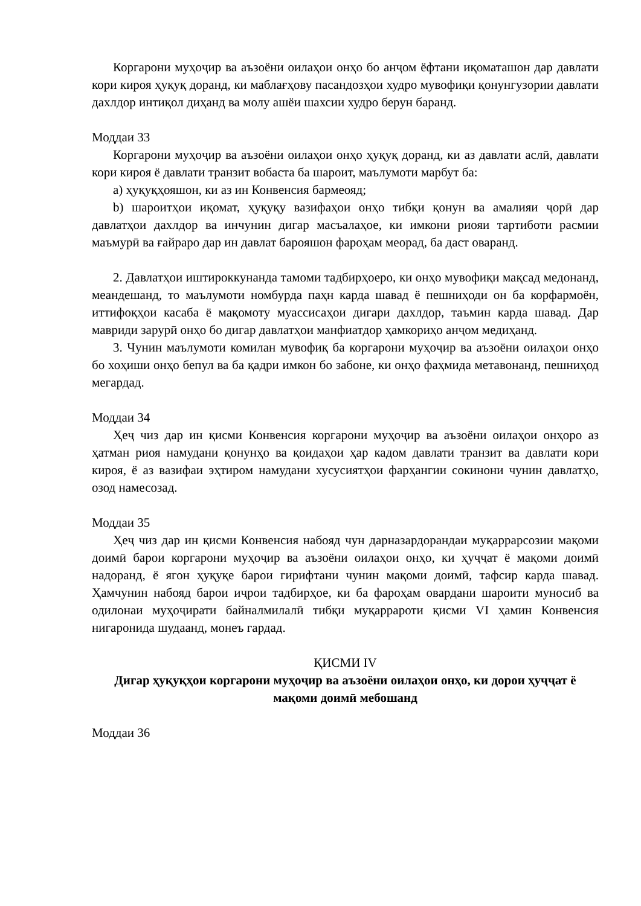Коргарони муҳоҷир ва аъзоёни оилаҳои онҳо бо анҷом ёфтани иқоматашон дар давлати кори кироя ҳуқуқ доранд, ки маблағҳову пасандозҳои худро мувофиқи қонунгузории давлати дахлдор интиқол диҳанд ва молу ашёи шахсии худро берун баранд.
Моддаи 33
Коргарони муҳоҷир ва аъзоёни оилаҳои онҳо ҳуқуқ доранд, ки аз давлати аслӣ, давлати кори кироя ё давлати транзит вобаста ба шароит, маълумоти марбут ба:
a) ҳуқуқҳояшон, ки аз ин Конвенсия бармеояд;
b) шароитҳои иқомат, ҳуқуқу вазифаҳои онҳо тибқи қонун ва амалияи ҷорӣ дар давлатҳои дахлдор ва инчунин дигар масъалаҳое, ки имкони риояи тартиботи расмии маъмурӣ ва ғайраро дар ин давлат барояшон фароҳам меорад, ба даст оваранд.
2. Давлатҳои иштироккунанда тамоми тадбирҳоеро, ки онҳо мувофиқи мақсад медонанд, меандешанд, то маълумоти номбурда паҳн карда шавад ё пешниҳоди он ба корфармоён, иттифоқҳои касаба ё мақомоту муассисаҳои дигари дахлдор, таъмин карда шавад. Дар мавриди зарурӣ онҳо бо дигар давлатҳои манфиатдор ҳамкориҳо анҷом медиҳанд.
3. Чунин маълумоти комилан мувофиқ ба коргарони муҳоҷир ва аъзоёни оилаҳои онҳо бо хоҳиши онҳо бепул ва ба қадри имкон бо забоне, ки онҳо фаҳмида метавонанд, пешниҳод мегардад.
Моддаи 34
Ҳеҷ чиз дар ин қисми Конвенсия коргарони муҳоҷир ва аъзоёни оилаҳои онҳоро аз ҳатман риоя намудани қонунҳо ва қоидаҳои ҳар кадом давлати транзит ва давлати кори кироя, ё аз вазифаи эҳтиром намудани хусусиятҳои фарҳангии сокинони чунин давлатҳо, озод намесозад.
Моддаи 35
Ҳеҷ чиз дар ин қисми Конвенсия набояд чун дарназардорандаи муқаррарсозии мақоми доимӣ барои коргарони муҳоҷир ва аъзоёни оилаҳои онҳо, ки ҳуҷҷат ё мақоми доимӣ надоранд, ё ягон ҳуқуқе барои гирифтани чунин мақоми доимӣ, тафсир карда шавад. Ҳамчунин набояд барои иҷрои тадбирҳое, ки ба фароҳам овардани шароити муносиб ва одилонаи муҳоҷирати байналмилалӣ тибқи муқаррароти қисми VI ҳамин Конвенсия нигаронида шудаанд, монеъ гардад.
ҚИСМИ IV
Дигар ҳуқуқҳои коргарони муҳоҷир ва аъзоёни оилаҳои онҳо, ки дорои ҳуҷҷат ё мақоми доимӣ мебошанд
Моддаи 36